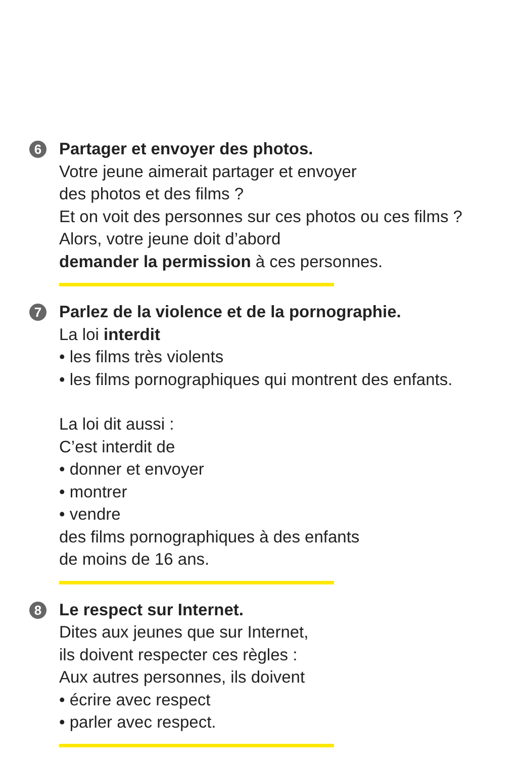6
Partager et envoyer des photos.
Votre jeune aimerait partager et envoyer
des photos et des films ?
Et on voit des personnes sur ces photos ou ces films ?
Alors, votre jeune doit d’abord
demander la permission à ces personnes.
7
Parlez de la violence et de la pornographie.
La loi interdit
• les films très violents
• les films pornographiques qui montrent des enfants.
La loi dit aussi :
C’est interdit de
• donner et envoyer
• montrer
• vendre
des films pornographiques à des enfants
de moins de 16 ans.
8
Le respect sur Internet.
Dites aux jeunes que sur Internet,
ils doivent respecter ces règles :
Aux autres personnes, ils doivent
• écrire avec respect
• parler avec respect.